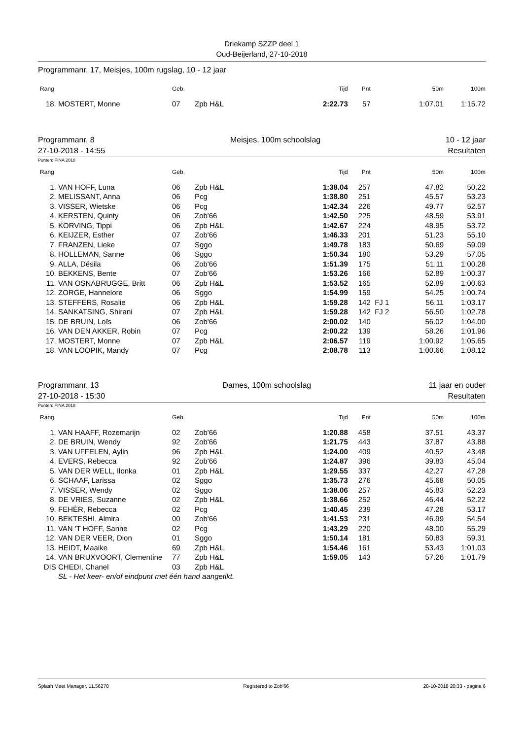Driekamp SZZP deel 1
Oud-Beijerland, 27-10-2018
Programmanr. 17, Meisjes, 100m rugslag, 10 - 12 jaar
| Rang | | Geb. | | Tijd | Pnt | | 50m | 100m |
| --- | --- | --- | --- | --- | --- | --- | --- | --- |
| 18. | MOSTERT, Monne | 07 | Zpb H&L | 2:22.73 | 57 | | 1:07.01 | 1:15.72 |
Programmanr. 8
27-10-2018 - 14:55 Meisjes, 100m schoolslag 10 - 12 jaar
Resultaten
Punten: FINA 2018
| Rang | | Geb. | | Tijd | Pnt | | 50m | 100m |
| --- | --- | --- | --- | --- | --- | --- | --- | --- |
| 1. | VAN HOFF, Luna | 06 | Zpb H&L | 1:38.04 | 257 | | 47.82 | 50.22 |
| 2. | MELISSANT, Anna | 06 | Pcg | 1:38.80 | 251 | | 45.57 | 53.23 |
| 3. | VISSER, Wietske | 06 | Pcg | 1:42.34 | 226 | | 49.77 | 52.57 |
| 4. | KERSTEN, Quinty | 06 | Zob'66 | 1:42.50 | 225 | | 48.59 | 53.91 |
| 5. | KORVING, Tippi | 06 | Zpb H&L | 1:42.67 | 224 | | 48.95 | 53.72 |
| 6. | KEIJZER, Esther | 07 | Zob'66 | 1:46.33 | 201 | | 51.23 | 55.10 |
| 7. | FRANZEN, Lieke | 07 | Sggo | 1:49.78 | 183 | | 50.69 | 59.09 |
| 8. | HOLLEMAN, Sanne | 06 | Sggo | 1:50.34 | 180 | | 53.29 | 57.05 |
| 9. | ALLA, Désila | 06 | Zob'66 | 1:51.39 | 175 | | 51.11 | 1:00.28 |
| 10. | BEKKENS, Bente | 07 | Zob'66 | 1:53.26 | 166 | | 52.89 | 1:00.37 |
| 11. | VAN OSNABRUGGE, Britt | 06 | Zpb H&L | 1:53.52 | 165 | | 52.89 | 1:00.63 |
| 12. | ZORGE, Hannelore | 06 | Sggo | 1:54.99 | 159 | | 54.25 | 1:00.74 |
| 13. | STEFFERS, Rosalie | 06 | Zpb H&L | 1:59.28 | 142 | FJ 1 | 56.11 | 1:03.17 |
| 14. | SANKATSING, Shirani | 07 | Zpb H&L | 1:59.28 | 142 | FJ 2 | 56.50 | 1:02.78 |
| 15. | DE BRUIN, Loïs | 06 | Zob'66 | 2:00.02 | 140 | | 56.02 | 1:04.00 |
| 16. | VAN DEN AKKER, Robin | 07 | Pcg | 2:00.22 | 139 | | 58.26 | 1:01.96 |
| 17. | MOSTERT, Monne | 07 | Zpb H&L | 2:06.57 | 119 | | 1:00.92 | 1:05.65 |
| 18. | VAN LOOPIK, Mandy | 07 | Pcg | 2:08.78 | 113 | | 1:00.66 | 1:08.12 |
Programmanr. 13
27-10-2018 - 15:30 Dames, 100m schoolslag 11 jaar en ouder
Resultaten
Punten: FINA 2018
| Rang | | Geb. | | Tijd | Pnt | | 50m | 100m |
| --- | --- | --- | --- | --- | --- | --- | --- | --- |
| 1. | VAN HAAFF, Rozemarijn | 02 | Zob'66 | 1:20.88 | 458 | | 37.51 | 43.37 |
| 2. | DE BRUIN, Wendy | 92 | Zob'66 | 1:21.75 | 443 | | 37.87 | 43.88 |
| 3. | VAN UFFELEN, Aylin | 96 | Zpb H&L | 1:24.00 | 409 | | 40.52 | 43.48 |
| 4. | EVERS, Rebecca | 92 | Zob'66 | 1:24.87 | 396 | | 39.83 | 45.04 |
| 5. | VAN DER WELL, Ilonka | 01 | Zpb H&L | 1:29.55 | 337 | | 42.27 | 47.28 |
| 6. | SCHAAF, Larissa | 02 | Sggo | 1:35.73 | 276 | | 45.68 | 50.05 |
| 7. | VISSER, Wendy | 02 | Sggo | 1:38.06 | 257 | | 45.83 | 52.23 |
| 8. | DE VRIES, Suzanne | 02 | Zpb H&L | 1:38.66 | 252 | | 46.44 | 52.22 |
| 9. | FEHÈR, Rebecca | 02 | Pcg | 1:40.45 | 239 | | 47.28 | 53.17 |
| 10. | BEKTESHI, Almira | 00 | Zob'66 | 1:41.53 | 231 | | 46.99 | 54.54 |
| 11. | VAN 'T HOFF, Sanne | 02 | Pcg | 1:43.29 | 220 | | 48.00 | 55.29 |
| 12. | VAN DER VEER, Dion | 01 | Sggo | 1:50.14 | 181 | | 50.83 | 59.31 |
| 13. | HEIDT, Maaike | 69 | Zpb H&L | 1:54.46 | 161 | | 53.43 | 1:01.03 |
| 14. | VAN BRUXVOORT, Clementine | 77 | Zpb H&L | 1:59.05 | 143 | | 57.26 | 1:01.79 |
| DIS | CHEDI, Chanel | 03 | Zpb H&L | | | | | |
| | SL - Het keer- en/of eindpunt met één hand aangetikt. | | | | | | | |
Splash Meet Manager, 11.56278 Registered to Zob'66 28-10-2018 20:33 - pagina 6